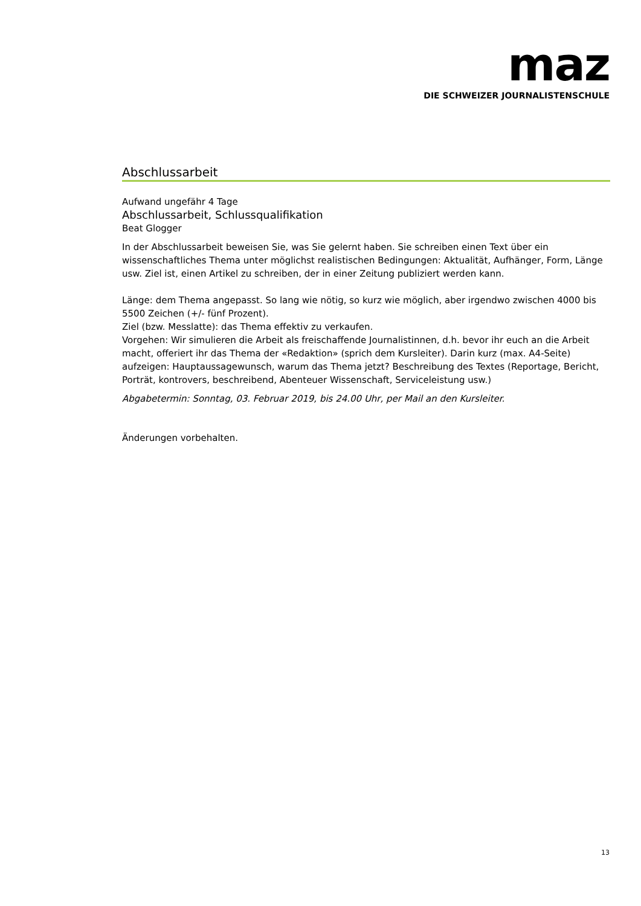maz
DIE SCHWEIZER JOURNALISTENSCHULE
Abschlussarbeit
Aufwand ungefähr 4 Tage
Abschlussarbeit, Schlussqualifikation
Beat Glogger
In der Abschlussarbeit beweisen Sie, was Sie gelernt haben. Sie schreiben einen Text über ein wissenschaftliches Thema unter möglichst realistischen Bedingungen: Aktualität, Aufhänger, Form, Länge usw. Ziel ist, einen Artikel zu schreiben, der in einer Zeitung publiziert werden kann.
Länge: dem Thema angepasst. So lang wie nötig, so kurz wie möglich, aber irgendwo zwischen 4000 bis 5500 Zeichen (+/- fünf Prozent).
Ziel (bzw. Messlatte): das Thema effektiv zu verkaufen.
Vorgehen: Wir simulieren die Arbeit als freischaffende Journalistinnen, d.h. bevor ihr euch an die Arbeit macht, offeriert ihr das Thema der «Redaktion» (sprich dem Kursleiter). Darin kurz (max. A4-Seite) aufzeigen: Hauptaussagewunsch, warum das Thema jetzt? Beschreibung des Textes (Reportage, Bericht, Porträt, kontrovers, beschreibend, Abenteuer Wissenschaft, Serviceleistung usw.)
Abgabetermin: Sonntag, 03. Februar 2019, bis 24.00 Uhr, per Mail an den Kursleiter.
Änderungen vorbehalten.
13